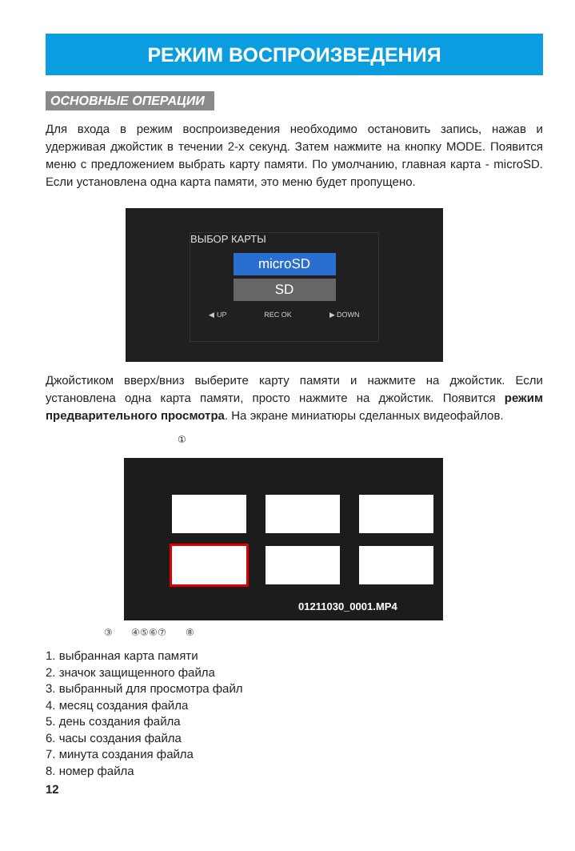РЕЖИМ ВОСПРОИЗВЕДЕНИЯ
ОСНОВНЫЕ ОПЕРАЦИИ
Для входа в режим воспроизведения необходимо остановить запись, нажав и удерживая джойстик в течении 2-х секунд. Затем нажмите на кнопку MODE. Появится меню с предложением выбрать карту памяти. По умолчанию, главная карта - microSD. Если установлена одна карта памяти, это меню будет пропущено.
ВЫБОР КАРТЫ
microSD
SD
◀ UP REC OK ▶ DOWN
Джойстиком вверх/вниз выберите карту памяти и нажмите на джойстик. Если установлена одна карта памяти, просто нажмите на джойстик. Появится режим предварительного просмотра. На экране миниатюры сделанных видеофайлов.
①
01211030_0001.MP4
③ ④⑤⑥⑦ ⑧
1. выбранная карта памяти
2. значок защищенного файла
3. выбранный для просмотра файл
4. месяц создания файла
5. день создания файла
6. часы создания файла
7. минута создания файла
8. номер файла
12